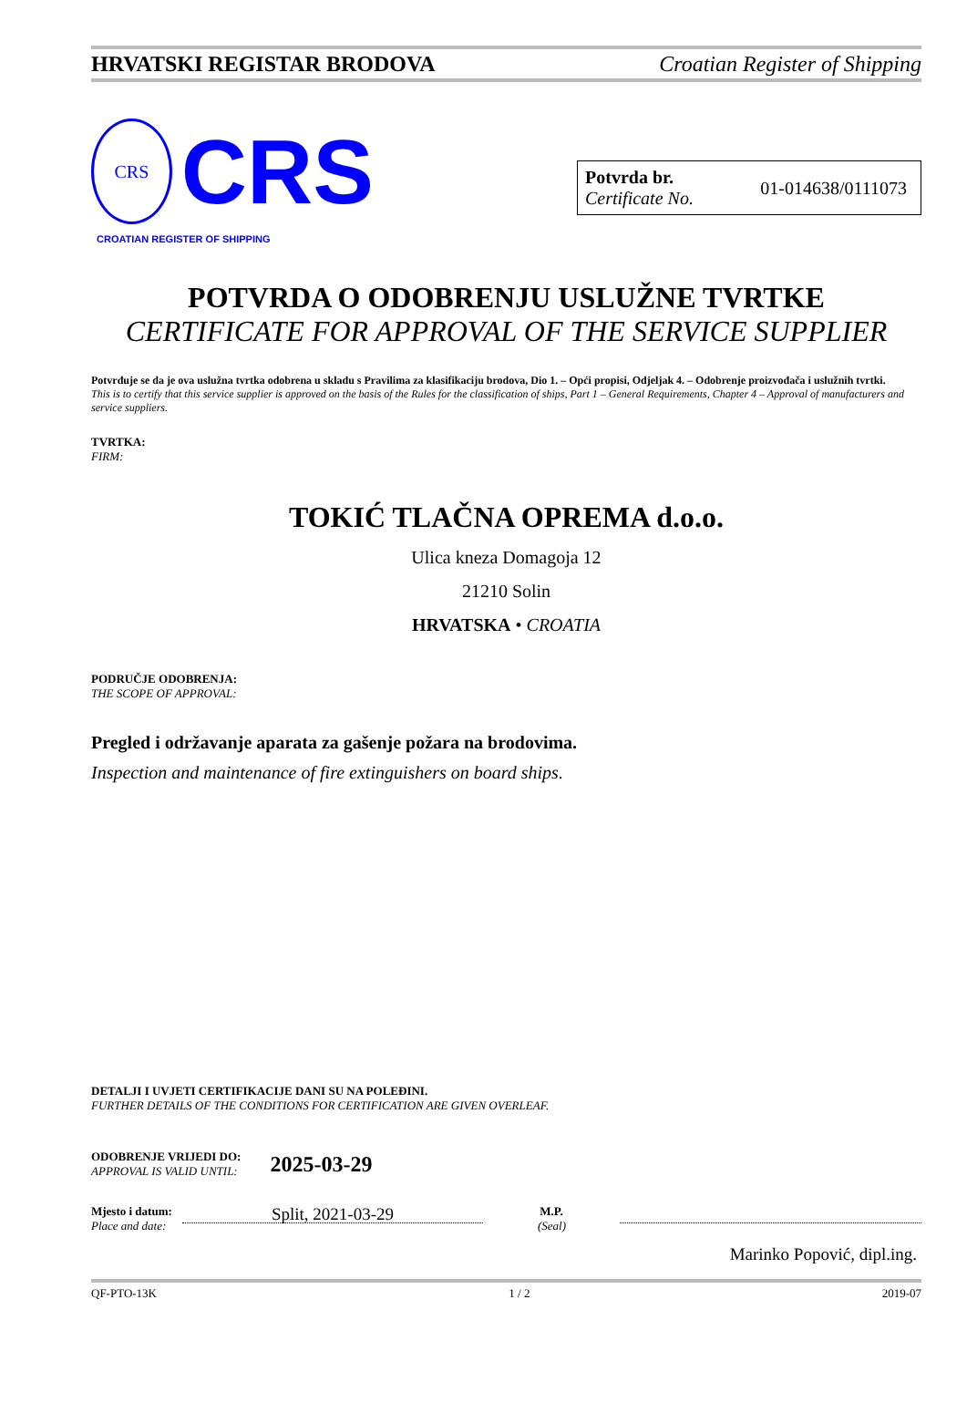HRVATSKI REGISTAR BRODOVA Croatian Register of Shipping
CRS
CRS
CROATIAN REGISTER OF SHIPPING
Potvrda br.
Certificate No.
01-014638/0111073
POTVRDA O ODOBRENJU USLUŽNE TVRTKE
CERTIFICATE FOR APPROVAL OF THE SERVICE SUPPLIER
Potvrđuje se da je ova uslužna tvrtka odobrena u skladu s Pravilima za klasifikaciju brodova, Dio 1. – Opći propisi, Odjeljak 4. – Odobrenje proizvođača i uslužnih tvrtki.
This is to certify that this service supplier is approved on the basis of the Rules for the classification of ships, Part 1 – General Requirements, Chapter 4 – Approval of manufacturers and service suppliers.
TVRTKA:
FIRM:
TOKIĆ TLAČNA OPREMA d.o.o.
Ulica kneza Domagoja 12
21210 Solin
HRVATSKA • CROATIA
PODRUČJE ODOBRENJA:
THE SCOPE OF APPROVAL:
Pregled i održavanje aparata za gašenje požara na brodovima.
Inspection and maintenance of fire extinguishers on board ships.
DETALJI I UVJETI CERTIFIKACIJE DANI SU NA POLEĐINI.
FURTHER DETAILS OF THE CONDITIONS FOR CERTIFICATION ARE GIVEN OVERLEAF.
ODOBRENJE VRIJEDI DO:
APPROVAL IS VALID UNTIL:
2025-03-29
Mjesto i datum:
Place and date:
Split, 2021-03-29
M.P.
(Seal)
Marinko Popović, dipl.ing.
QF-PTO-13K 1 / 2 2019-07